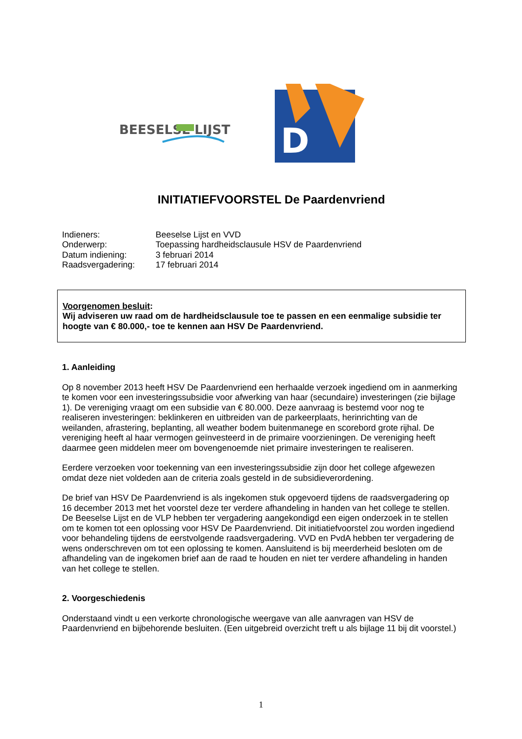BEESELSE
LIJST
D
INITIATIEFVOORSTEL De Paardenvriend
| Indieners: | Beeselse Lijst en VVD |
| Onderwerp: | Toepassing hardheidsclausule HSV de Paardenvriend |
| Datum indiening: | 3 februari 2014 |
| Raadsvergadering: | 17 februari 2014 |
Voorgenomen besluit:
Wij adviseren uw raad om de hardheidsclausule toe te passen en een eenmalige subsidie ter hoogte van € 80.000,- toe te kennen aan HSV De Paardenvriend.
1. Aanleiding
Op 8 november 2013 heeft HSV De Paardenvriend een herhaalde verzoek ingediend om in aanmerking te komen voor een investeringssubsidie voor afwerking van haar (secundaire) investeringen (zie bijlage 1). De vereniging vraagt om een subsidie van € 80.000. Deze aanvraag is bestemd voor nog te realiseren investeringen: beklinkeren en uitbreiden van de parkeerplaats, herinrichting van de weilanden, afrastering, beplanting, all weather bodem buitenmanege en scorebord grote rijhal. De vereniging heeft al haar vermogen geïnvesteerd in de primaire voorzieningen. De vereniging heeft daarmee geen middelen meer om bovengenoemde niet primaire investeringen te realiseren.
Eerdere verzoeken voor toekenning van een investeringssubsidie zijn door het college afgewezen omdat deze niet voldeden aan de criteria zoals gesteld in de subsidieverordening.
De brief van HSV De Paardenvriend is als ingekomen stuk opgevoerd tijdens de raadsvergadering op 16 december 2013 met het voorstel deze ter verdere afhandeling in handen van het college te stellen. De Beeselse Lijst en de VLP hebben ter vergadering aangekondigd een eigen onderzoek in te stellen om te komen tot een oplossing voor HSV De Paardenvriend. Dit initiatiefvoorstel zou worden ingediend voor behandeling tijdens de eerstvolgende raadsvergadering. VVD en PvdA hebben ter vergadering de wens onderschreven om tot een oplossing te komen. Aansluitend is bij meerderheid besloten om de afhandeling van de ingekomen brief aan de raad te houden en niet ter verdere afhandeling in handen van het college te stellen.
2. Voorgeschiedenis
Onderstaand vindt u een verkorte chronologische weergave van alle aanvragen van HSV de Paardenvriend en bijbehorende besluiten. (Een uitgebreid overzicht treft u als bijlage 11 bij dit voorstel.)
1